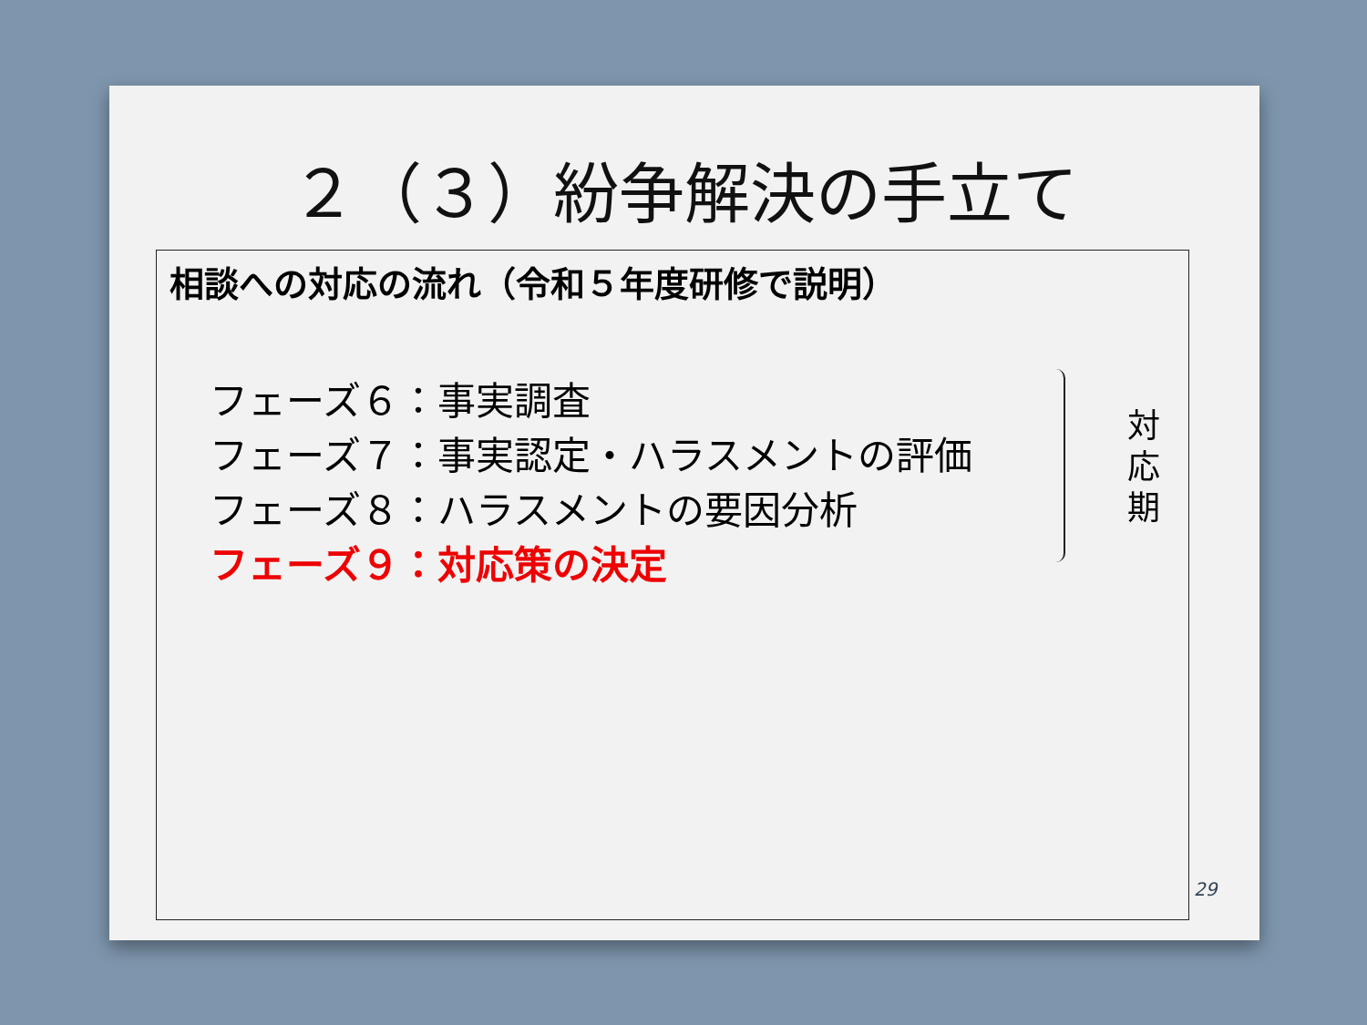２（３）紛争解決の手立て
相談への対応の流れ（令和５年度研修で説明）
フェーズ６：事実調査
フェーズ７：事実認定・ハラスメントの評価
フェーズ８：ハラスメントの要因分析
フェーズ９：対応策の決定
対 応 期
29